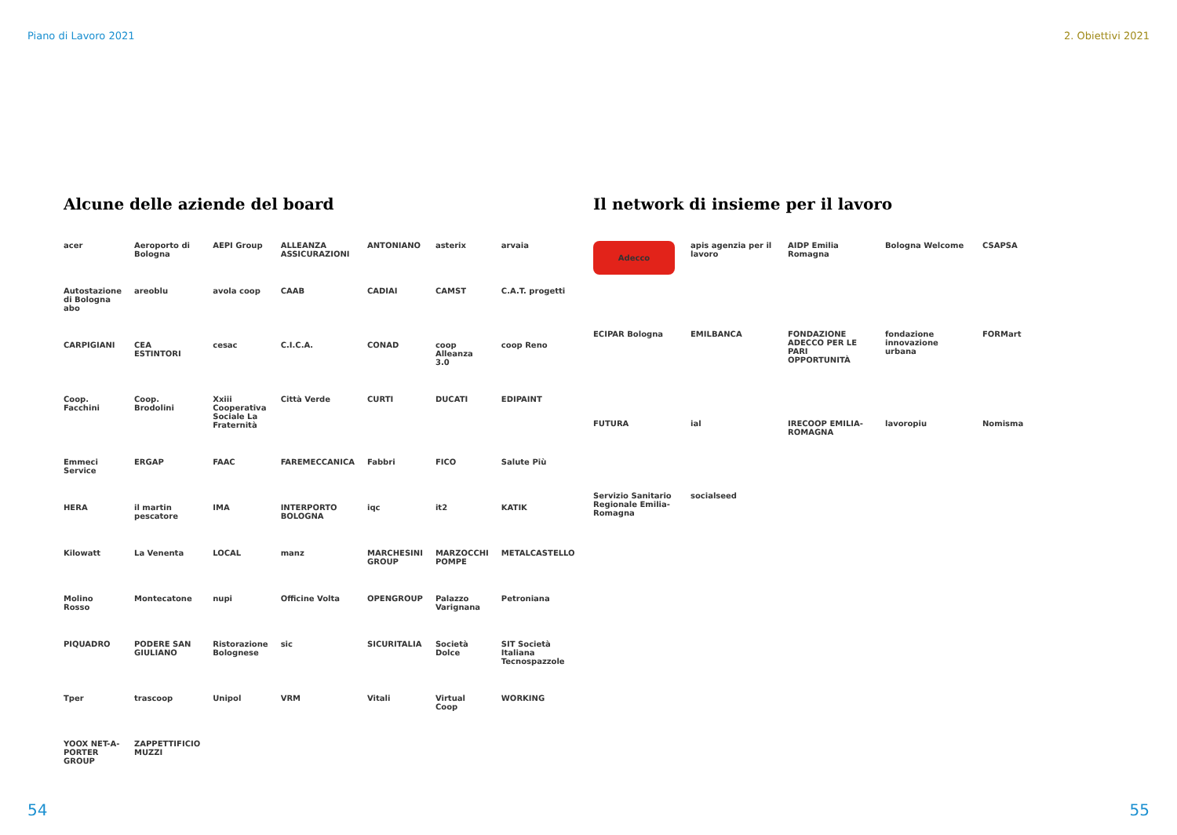Piano di Lavoro 2021 2. Obiettivi 2021
Alcune delle aziende del board
acer Aeroporto di Bologna AEPI Group ALLEANZA ASSICURAZIONI ANTONIANO asterix arvaia Autostazione di Bologna abo areoblu avola coop CAAB CADIAI CAMST C.A.T. progetti CARPIGIANI CEA ESTINTORI cesac C.I.C.A. CONAD coop Alleanza 3.0 coop Reno Coop. Facchini Coop. Brodolini Xxiii Cooperativa Sociale La Fraternità Città Verde CURTI DUCATI EDIPAINT Emmeci Service ERGAP FAAC FAREMECCANICA Fabbri FICO Salute Più HERA il martin pescatore IMA INTERPORTO BOLOGNA iqc it2 KATIK Kilowatt La Venenta LOCAL manz MARCHESINI GROUP MARZOCCHI POMPE METALCASTELLO Molino Rosso Montecatone nupi Officine Volta OPENGROUP Palazzo Varignana Petroniana PIQUADRO PODERE SAN GIULIANO Ristorazione Bolognese sic SICURITALIA Società Dolce SIT Società Italiana Tecnospazzole Tper trascoop Unipol VRM Vitali Virtual Coop WORKING YOOX NET-A-PORTER GROUP ZAPPETTIFICIO MUZZI
Il network di insieme per il lavoro
Adecco apis agenzia per il lavoro AIDP Emilia Romagna Bologna Welcome CSAPSA ECIPAR Bologna EMILBANCA FONDAZIONE ADECCO PER LE PARI OPPORTUNITÀ fondazione innovazione urbana FORMart FUTURA ial IRECOOP EMILIA-ROMAGNA lavoropiu Nomisma Servizio Sanitario Regionale Emilia-Romagna socialseed
54 55